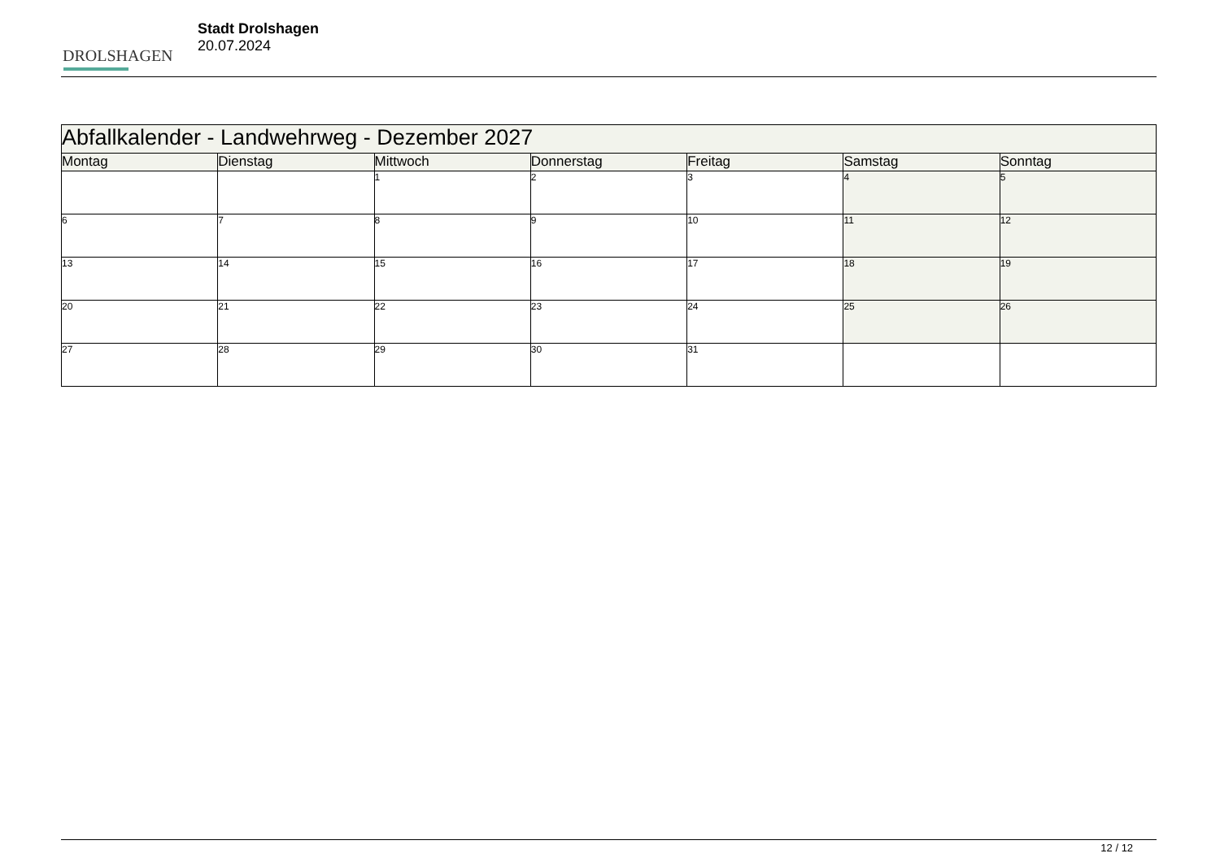DROLSHAGEN
Stadt Drolshagen
20.07.2024
| Abfallkalender - Landwehrweg - Dezember 2027 | | | | | | |
| --- | --- | --- | --- | --- | --- | --- |
| Montag | Dienstag | Mittwoch | Donnerstag | Freitag | Samstag | Sonntag |
| | | 1 | 2 | 3 | 4 | 5 |
| 6 | 7 | 8 | 9 | 10 | 11 | 12 |
| 13 | 14 | 15 | 16 | 17 | 18 | 19 |
| 20 | 21 | 22 | 23 | 24 | 25 | 26 |
| 27 | 28 | 29 | 30 | 31 | | |
12 / 12